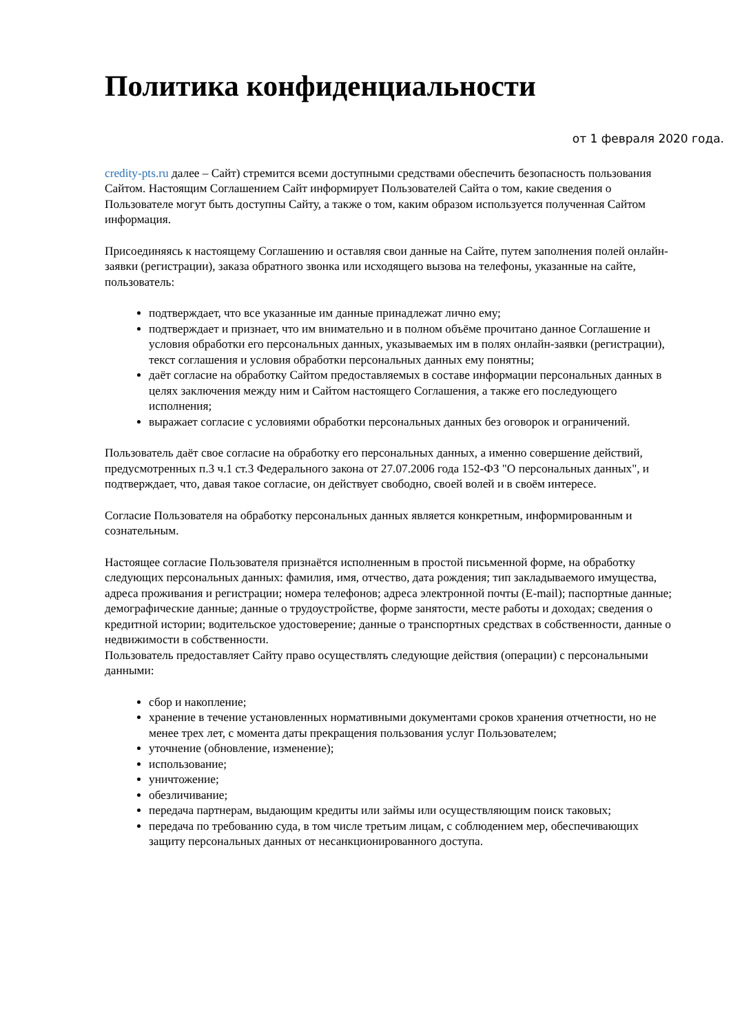Политика конфиденциальности
от 1 февраля 2020 года.
credity-pts.ru далее – Сайт) стремится всеми доступными средствами обеспечить безопасность пользования Сайтом. Настоящим Соглашением Сайт информирует Пользователей Сайта о том, какие сведения о Пользователе могут быть доступны Сайту, а также о том, каким образом используется полученная Сайтом информация.
Присоединяясь к настоящему Соглашению и оставляя свои данные на Сайте, путем заполнения полей онлайн-заявки (регистрации), заказа обратного звонка или исходящего вызова на телефоны, указанные на сайте, пользователь:
подтверждает, что все указанные им данные принадлежат лично ему;
подтверждает и признает, что им внимательно и в полном объёме прочитано данное Соглашение и условия обработки его персональных данных, указываемых им в полях онлайн-заявки (регистрации), текст соглашения и условия обработки персональных данных ему понятны;
даёт согласие на обработку Сайтом предоставляемых в составе информации персональных данных в целях заключения между ним и Сайтом настоящего Соглашения, а также его последующего исполнения;
выражает согласие с условиями обработки персональных данных без оговорок и ограничений.
Пользователь даёт свое согласие на обработку его персональных данных, а именно совершение действий, предусмотренных п.3 ч.1 ст.3 Федерального закона от 27.07.2006 года 152-ФЗ "О персональных данных", и подтверждает, что, давая такое согласие, он действует свободно, своей волей и в своём интересе.
Согласие Пользователя на обработку персональных данных является конкретным, информированным и сознательным.
Настоящее согласие Пользователя признаётся исполненным в простой письменной форме, на обработку следующих персональных данных: фамилия, имя, отчество, дата рождения; тип закладываемого имущества, адреса проживания и регистрации; номера телефонов; адреса электронной почты (E-mail); паспортные данные; демографические данные; данные о трудоустройстве, форме занятости, месте работы и доходах; сведения о кредитной истории; водительское удостоверение; данные о транспортных средствах в собственности, данные о недвижимости в собственности.
Пользователь предоставляет Сайту право осуществлять следующие действия (операции) с персональными данными:
сбор и накопление;
хранение в течение установленных нормативными документами сроков хранения отчетности, но не менее трех лет, с момента даты прекращения пользования услуг Пользователем;
уточнение (обновление, изменение);
использование;
уничтожение;
обезличивание;
передача партнерам, выдающим кредиты или займы или осуществляющим поиск таковых;
передача по требованию суда, в том числе третьим лицам, с соблюдением мер, обеспечивающих защиту персональных данных от несанкционированного доступа.